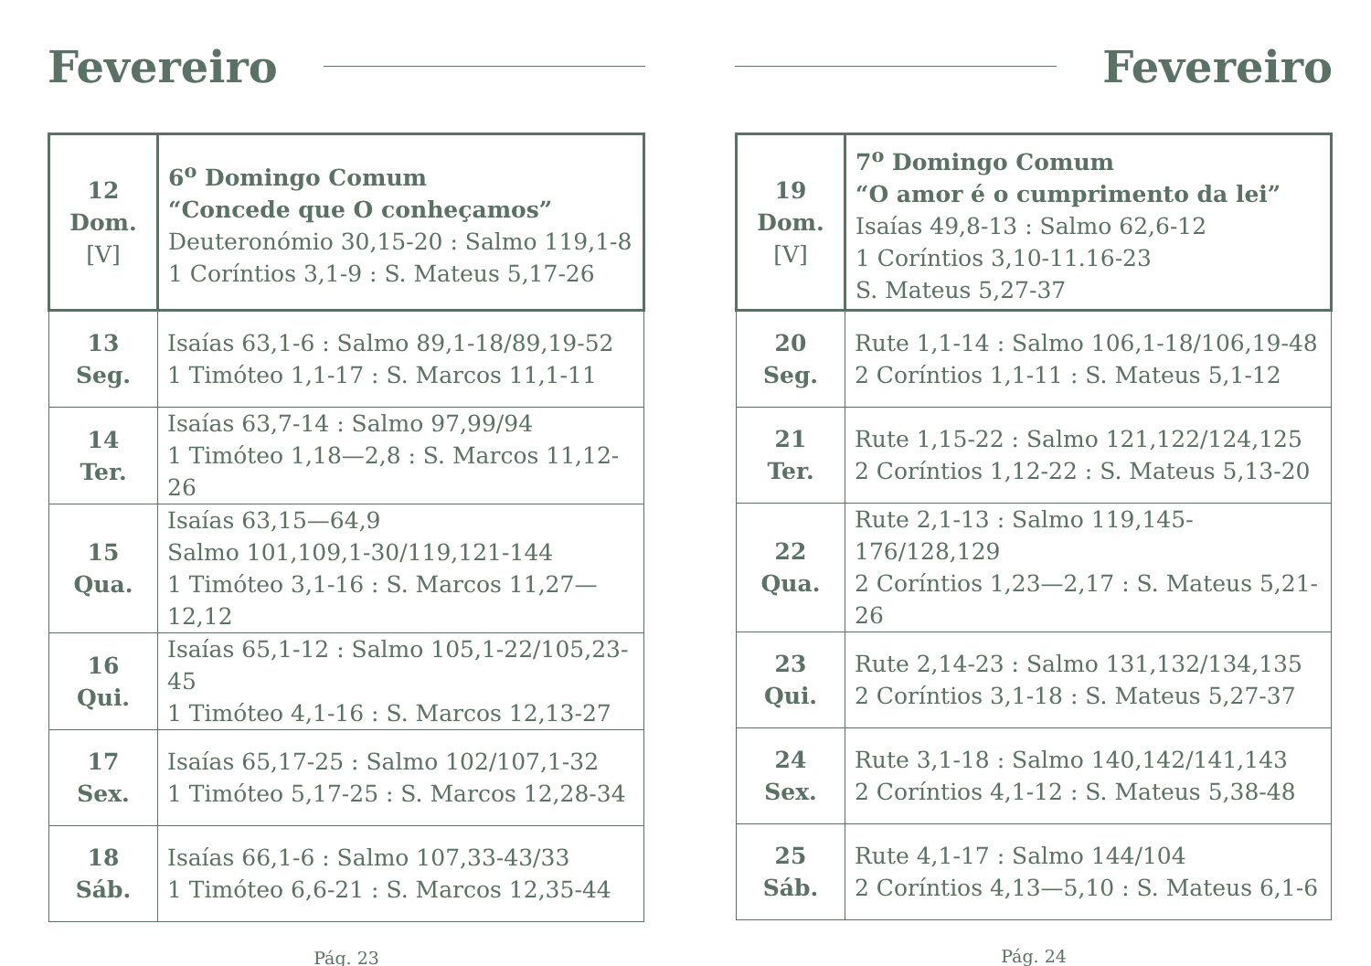Fevereiro
| 12 Dom. [V] | 6<sup>o</sup> Domingo Comum “Concede que O conheçamos” Deuteronómio 30,15-20 : Salmo 119,1-8 1 Coríntios 3,1-9 : S. Mateus 5,17-26 |
| 13 Seg. | Isaías 63,1-6 : Salmo 89,1-18/89,19-52 1 Timóteo 1,1-17 : S. Marcos 11,1-11 |
| 14 Ter. | Isaías 63,7-14 : Salmo 97,99/94 1 Timóteo 1,18—2,8 : S. Marcos 11,12-26 |
| 15 Qua. | Isaías 63,15—64,9 Salmo 101,109,1-30/119,121-144 1 Timóteo 3,1-16 : S. Marcos 11,27—12,12 |
| 16 Qui. | Isaías 65,1-12 : Salmo 105,1-22/105,23-45 1 Timóteo 4,1-16 : S. Marcos 12,13-27 |
| 17 Sex. | Isaías 65,17-25 : Salmo 102/107,1-32 1 Timóteo 5,17-25 : S. Marcos 12,28-34 |
| 18 Sáb. | Isaías 66,1-6 : Salmo 107,33-43/33 1 Timóteo 6,6-21 : S. Marcos 12,35-44 |
Pág. 23
Fevereiro
| 19 Dom. [V] | 7<sup>o</sup> Domingo Comum “O amor é o cumprimento da lei” Isaías 49,8-13 : Salmo 62,6-12 1 Coríntios 3,10-11.16-23 S. Mateus 5,27-37 |
| 20 Seg. | Rute 1,1-14 : Salmo 106,1-18/106,19-48 2 Coríntios 1,1-11 : S. Mateus 5,1-12 |
| 21 Ter. | Rute 1,15-22 : Salmo 121,122/124,125 2 Coríntios 1,12-22 : S. Mateus 5,13-20 |
| 22 Qua. | Rute 2,1-13 : Salmo 119,145-176/128,129 2 Coríntios 1,23—2,17 : S. Mateus 5,21-26 |
| 23 Qui. | Rute 2,14-23 : Salmo 131,132/134,135 2 Coríntios 3,1-18 : S. Mateus 5,27-37 |
| 24 Sex. | Rute 3,1-18 : Salmo 140,142/141,143 2 Coríntios 4,1-12 : S. Mateus 5,38-48 |
| 25 Sáb. | Rute 4,1-17 : Salmo 144/104 2 Coríntios 4,13—5,10 : S. Mateus 6,1-6 |
Pág. 24